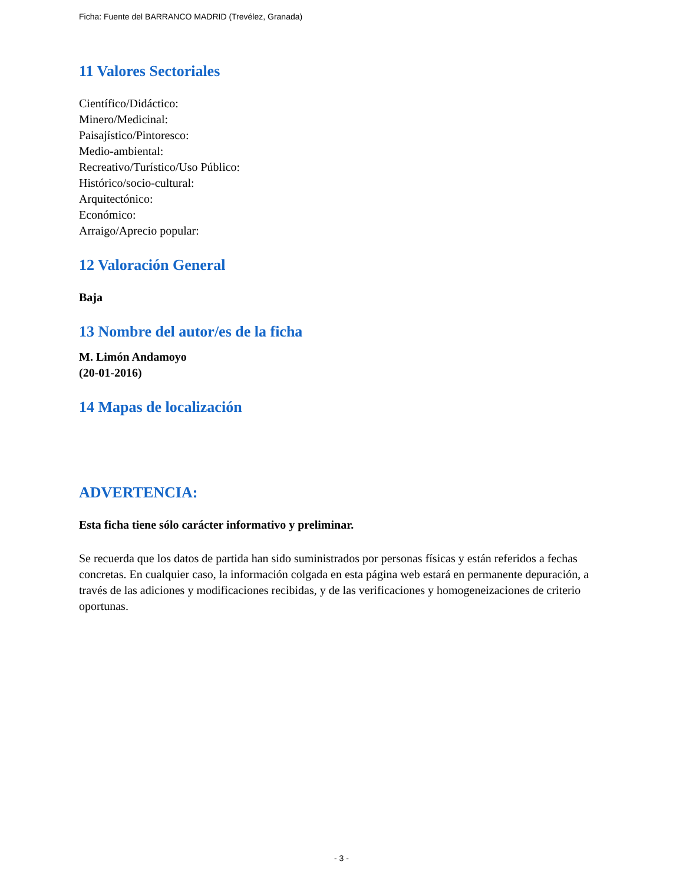Ficha: Fuente del BARRANCO MADRID (Trevélez, Granada)
11 Valores Sectoriales
Científico/Didáctico:
Minero/Medicinal:
Paisajístico/Pintoresco:
Medio-ambiental:
Recreativo/Turístico/Uso Público:
Histórico/socio-cultural:
Arquitectónico:
Económico:
Arraigo/Aprecio popular:
12 Valoración General
Baja
13 Nombre del autor/es de la ficha
M. Limón Andamoyo
(20-01-2016)
14 Mapas de localización
ADVERTENCIA:
Esta ficha tiene sólo carácter informativo y preliminar.
Se recuerda que los datos de partida han sido suministrados por personas físicas y están referidos a fechas concretas. En cualquier caso, la información colgada en esta página web estará en permanente depuración, a través de las adiciones y modificaciones recibidas, y de las verificaciones y homogeneizaciones de criterio oportunas.
- 3 -